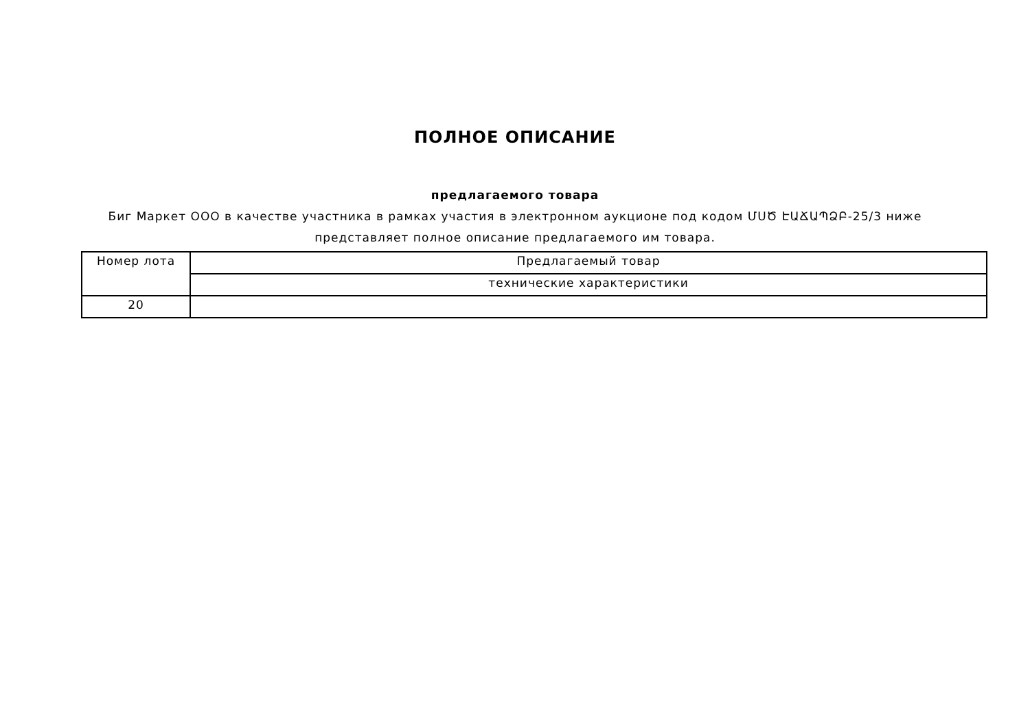ПОЛНОЕ ОПИСАНИЕ
предлагаемого товара
Биг Маркет ООО в качестве участника в рамках участия в электронном аукционе под кодом ՄՍԾ ԷԱՃԱՊՁԲ-25/3 ниже представляет полное описание предлагаемого им товара.
| Номер лота | Предлагаемый товар |
| | технические характеристики |
| 20 | |